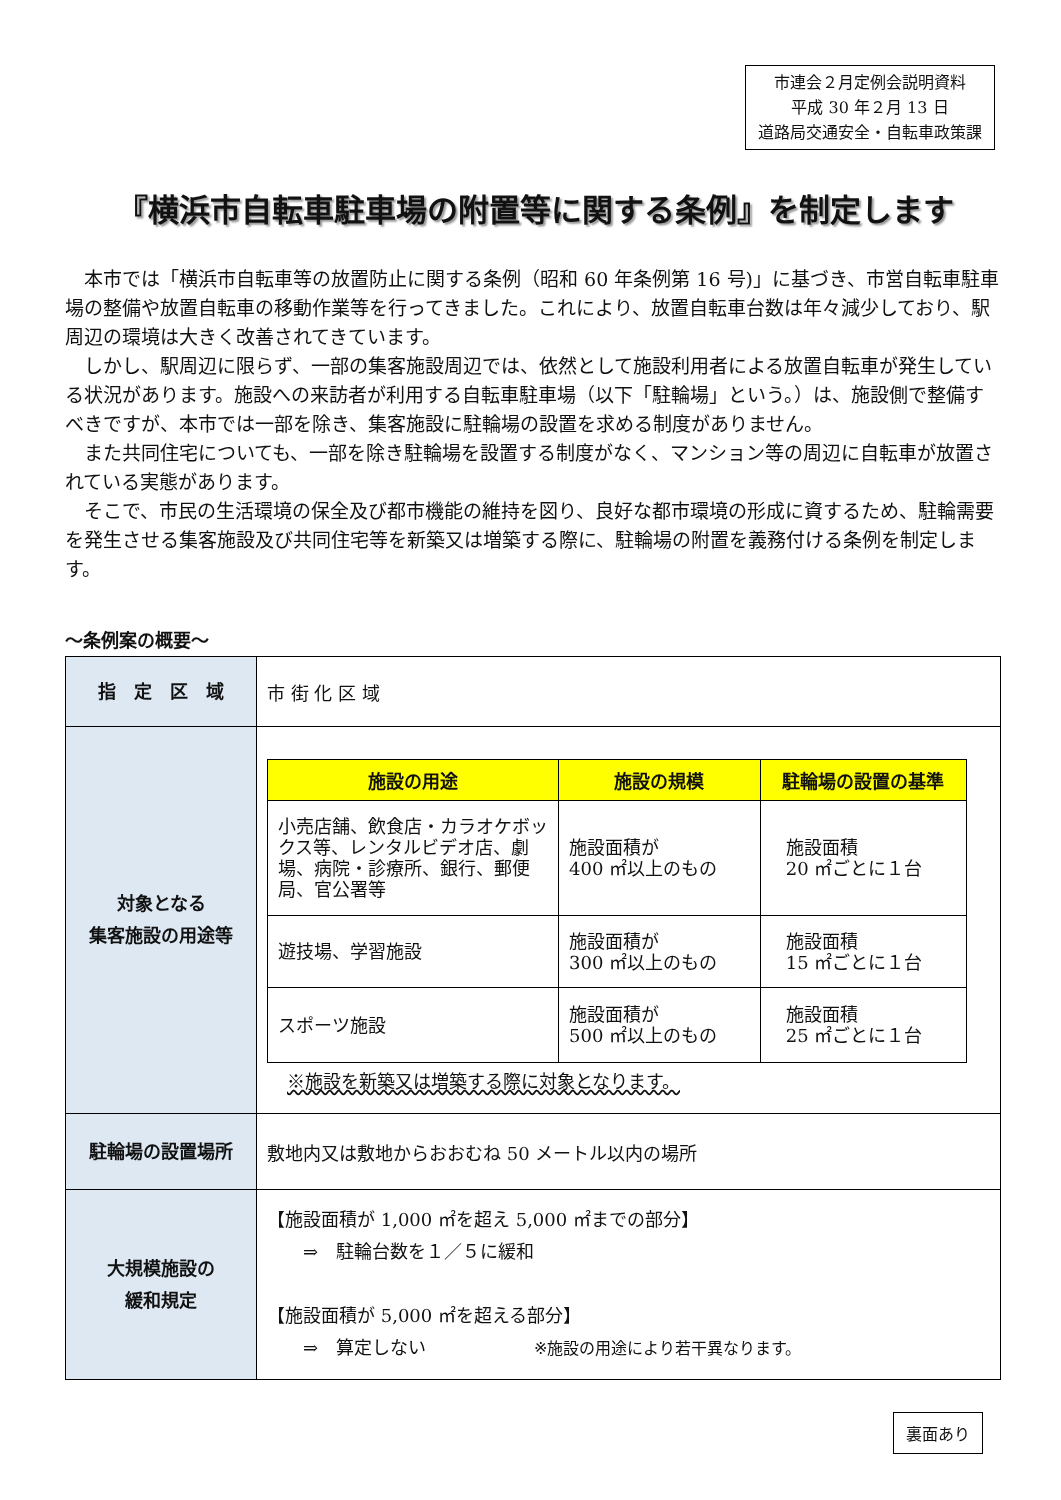市連会２月定例会説明資料
平成 30 年２月 13 日
道路局交通安全・自転車政策課
『横浜市自転車駐車場の附置等に関する条例』を制定します
本市では「横浜市自転車等の放置防止に関する条例（昭和 60 年条例第 16 号)」に基づき、市営自転車駐車場の整備や放置自転車の移動作業等を行ってきました。これにより、放置自転車台数は年々減少しており、駅周辺の環境は大きく改善されてきています。
しかし、駅周辺に限らず、一部の集客施設周辺では、依然として施設利用者による放置自転車が発生している状況があります。施設への来訪者が利用する自転車駐車場（以下「駐輪場」という。）は、施設側で整備すべきですが、本市では一部を除き、集客施設に駐輪場の設置を求める制度がありません。
また共同住宅についても、一部を除き駐輪場を設置する制度がなく、マンション等の周辺に自転車が放置されている実態があります。
そこで、市民の生活環境の保全及び都市機能の維持を図り、良好な都市環境の形成に資するため、駐輪需要を発生させる集客施設及び共同住宅等を新築又は増築する際に、駐輪場の附置を義務付ける条例を制定します。
～条例案の概要～
| 指 定 区 域 | 市 街 化 区 域 |
| 対象となる 集客施設の用途等 | / 施設の用途 / 施設の規模 / 駐輪場の設置の基準 / / --- / --- / --- / / 小売店舗、飲食店・カラオケボックス等、レンタルビデオ店、劇場、病院・診療所、銀行、郵便局、官公署等 / 施設面積が 400 ㎡以上のもの / 施設面積 20 ㎡ごとに１台 / / 遊技場、学習施設 / 施設面積が 300 ㎡以上のもの / 施設面積 15 ㎡ごとに１台 / / スポーツ施設 / 施設面積が 500 ㎡以上のもの / 施設面積 25 ㎡ごとに１台 / ※施設を新築又は増築する際に対象となります。 |
| 駐輪場の設置場所 | 敷地内又は敷地からおおむね 50 メートル以内の場所 |
| 大規模施設の 緩和規定 | 【施設面積が 1,000 ㎡を超え 5,000 ㎡までの部分】 ⇒ 駐輪台数を１／５に緩和 【施設面積が 5,000 ㎡を超える部分】 ⇒ 算定しない ※施設の用途により若干異なります。 |
裏面あり